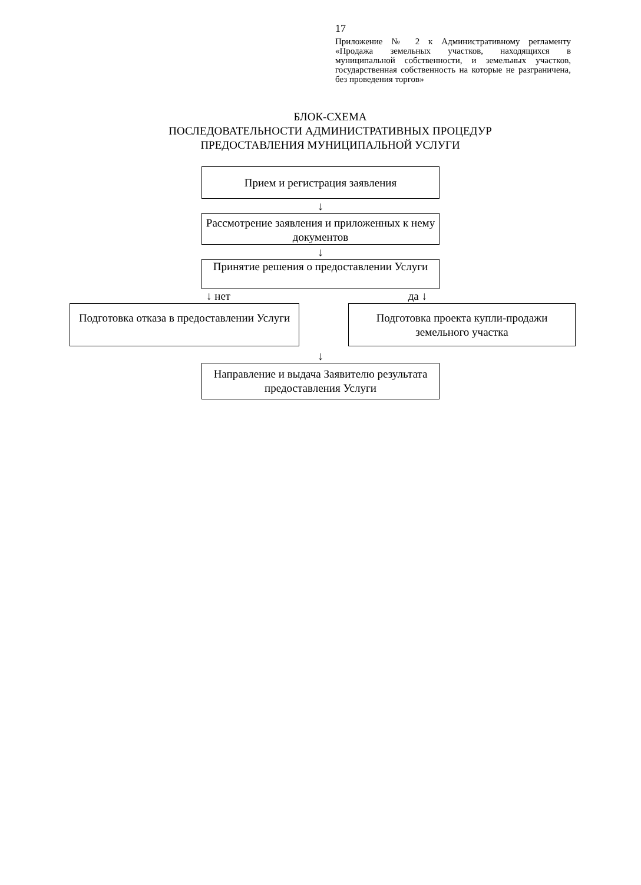17
Приложение № 2 к Административному регламенту «Продажа земельных участков, находящихся в муниципальной собственности, и земельных участков, государственная собственность на которые не разграничена, без проведения торгов»
БЛОК-СХЕМА
ПОСЛЕДОВАТЕЛЬНОСТИ АДМИНИСТРАТИВНЫХ ПРОЦЕДУР
ПРЕДОСТАВЛЕНИЯ МУНИЦИПАЛЬНОЙ УСЛУГИ
Прием и регистрация заявления
↓
Рассмотрение заявления и приложенных к нему документов
↓
Принятие решения о предоставлении Услуги
↓ нет да ↓
Подготовка отказа в предоставлении Услуги
Подготовка проекта купли-продажи земельного участка
↓
Направление и выдача Заявителю результата предоставления Услуги